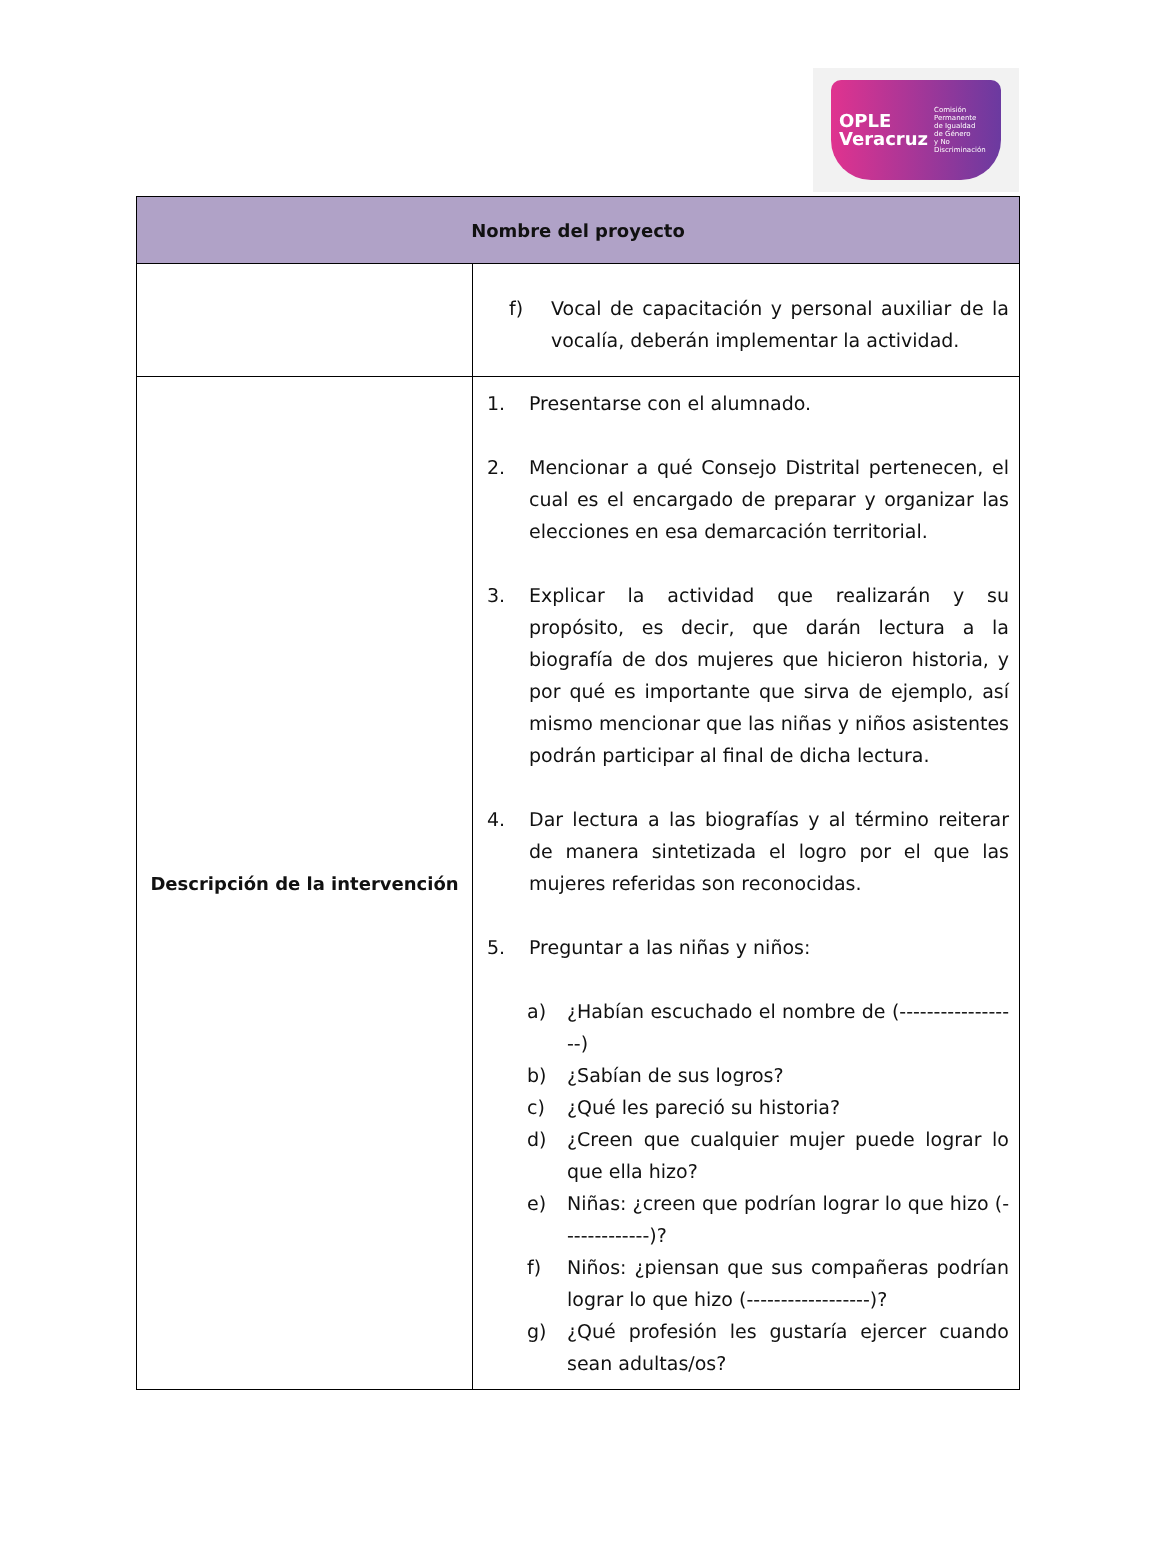OPLE
Veracruz Comisión Permanente
de Igualdad
de Género
y No Discriminación
| Nombre del proyecto | |
| --- | --- |
| | f) Vocal de capacitación y personal auxiliar de la vocalía, deberán implementar la actividad. |
| Descripción de la intervención | 1. Presentarse con el alumnado. 2. Mencionar a qué Consejo Distrital pertenecen, el cual es el encargado de preparar y organizar las elecciones en esa demarcación territorial. 3. Explicar la actividad que realizarán y su propósito, es decir, que darán lectura a la biografía de dos mujeres que hicieron historia, y por qué es importante que sirva de ejemplo, así mismo mencionar que las niñas y niños asistentes podrán participar al final de dicha lectura. 4. Dar lectura a las biografías y al término reiterar de manera sintetizada el logro por el que las mujeres referidas son reconocidas. 5. Preguntar a las niñas y niños: a) ¿Habían escuchado el nombre de (------------------) b) ¿Sabían de sus logros? c) ¿Qué les pareció su historia? d) ¿Creen que cualquier mujer puede lograr lo que ella hizo? e) Niñas: ¿creen que podrían lograr lo que hizo (-------------)? f) Niños: ¿piensan que sus compañeras podrían lograr lo que hizo (------------------)? g) ¿Qué profesión les gustaría ejercer cuando sean adultas/os? |